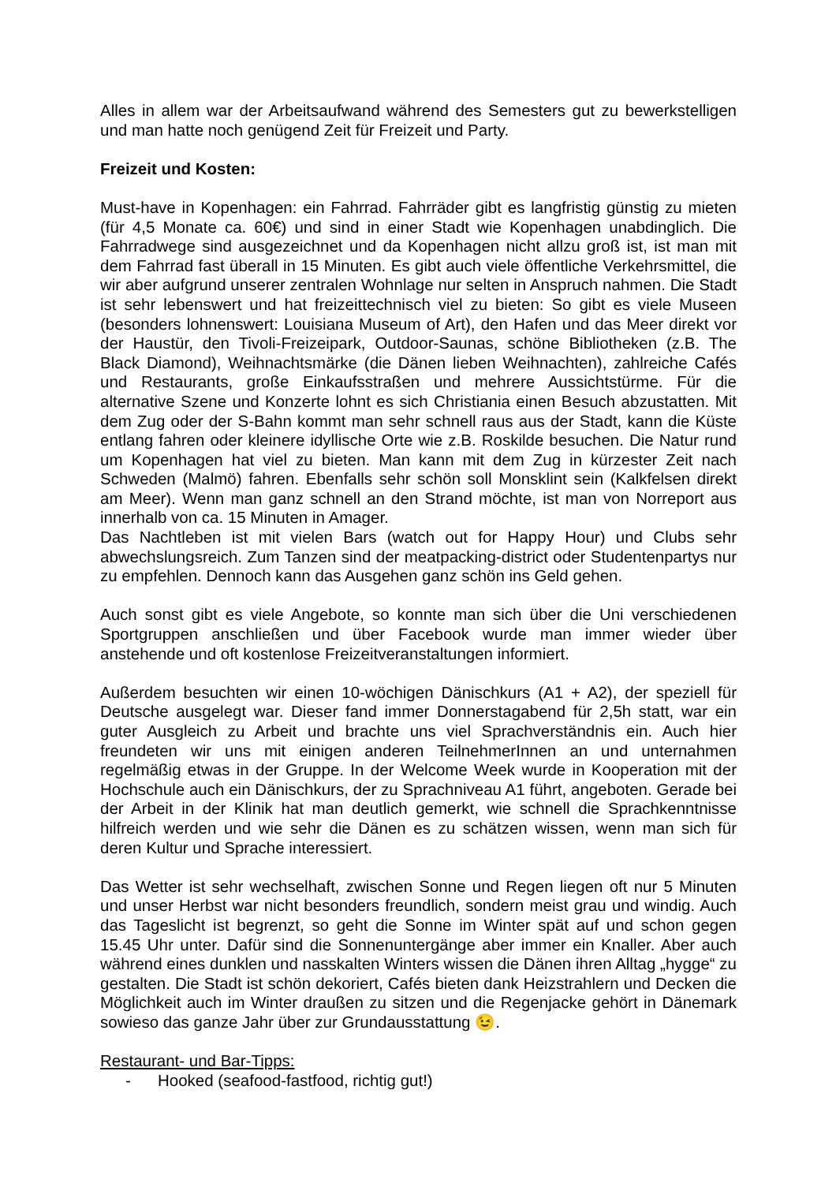Alles in allem war der Arbeitsaufwand während des Semesters gut zu bewerkstelligen und man hatte noch genügend Zeit für Freizeit und Party.
Freizeit und Kosten:
Must-have in Kopenhagen: ein Fahrrad. Fahrräder gibt es langfristig günstig zu mieten (für 4,5 Monate ca. 60€) und sind in einer Stadt wie Kopenhagen unabdinglich. Die Fahrradwege sind ausgezeichnet und da Kopenhagen nicht allzu groß ist, ist man mit dem Fahrrad fast überall in 15 Minuten. Es gibt auch viele öffentliche Verkehrsmittel, die wir aber aufgrund unserer zentralen Wohnlage nur selten in Anspruch nahmen. Die Stadt ist sehr lebenswert und hat freizeittechnisch viel zu bieten: So gibt es viele Museen (besonders lohnenswert: Louisiana Museum of Art), den Hafen und das Meer direkt vor der Haustür, den Tivoli-Freizeipark, Outdoor-Saunas, schöne Bibliotheken (z.B. The Black Diamond), Weihnachtsmärke (die Dänen lieben Weihnachten), zahlreiche Cafés und Restaurants, große Einkaufsstraßen und mehrere Aussichtstürme. Für die alternative Szene und Konzerte lohnt es sich Christiania einen Besuch abzustatten. Mit dem Zug oder der S-Bahn kommt man sehr schnell raus aus der Stadt, kann die Küste entlang fahren oder kleinere idyllische Orte wie z.B. Roskilde besuchen. Die Natur rund um Kopenhagen hat viel zu bieten. Man kann mit dem Zug in kürzester Zeit nach Schweden (Malmö) fahren. Ebenfalls sehr schön soll Monsklint sein (Kalkfelsen direkt am Meer). Wenn man ganz schnell an den Strand möchte, ist man von Norreport aus innerhalb von ca. 15 Minuten in Amager.
Das Nachtleben ist mit vielen Bars (watch out for Happy Hour) und Clubs sehr abwechslungsreich. Zum Tanzen sind der meatpacking-district oder Studentenpartys nur zu empfehlen. Dennoch kann das Ausgehen ganz schön ins Geld gehen.
Auch sonst gibt es viele Angebote, so konnte man sich über die Uni verschiedenen Sportgruppen anschließen und über Facebook wurde man immer wieder über anstehende und oft kostenlose Freizeitveranstaltungen informiert.
Außerdem besuchten wir einen 10-wöchigen Dänischkurs (A1 + A2), der speziell für Deutsche ausgelegt war. Dieser fand immer Donnerstagabend für 2,5h statt, war ein guter Ausgleich zu Arbeit und brachte uns viel Sprachverständnis ein. Auch hier freundeten wir uns mit einigen anderen TeilnehmerInnen an und unternahmen regelmäßig etwas in der Gruppe. In der Welcome Week wurde in Kooperation mit der Hochschule auch ein Dänischkurs, der zu Sprachniveau A1 führt, angeboten. Gerade bei der Arbeit in der Klinik hat man deutlich gemerkt, wie schnell die Sprachkenntnisse hilfreich werden und wie sehr die Dänen es zu schätzen wissen, wenn man sich für deren Kultur und Sprache interessiert.
Das Wetter ist sehr wechselhaft, zwischen Sonne und Regen liegen oft nur 5 Minuten und unser Herbst war nicht besonders freundlich, sondern meist grau und windig. Auch das Tageslicht ist begrenzt, so geht die Sonne im Winter spät auf und schon gegen 15.45 Uhr unter. Dafür sind die Sonnenuntergänge aber immer ein Knaller. Aber auch während eines dunklen und nasskalten Winters wissen die Dänen ihren Alltag „hygge“ zu gestalten. Die Stadt ist schön dekoriert, Cafés bieten dank Heizstrahlern und Decken die Möglichkeit auch im Winter draußen zu sitzen und die Regenjacke gehört in Dänemark sowieso das ganze Jahr über zur Grundausstattung 😉.
Restaurant- und Bar-Tipps:
- Hooked (seafood-fastfood, richtig gut!)